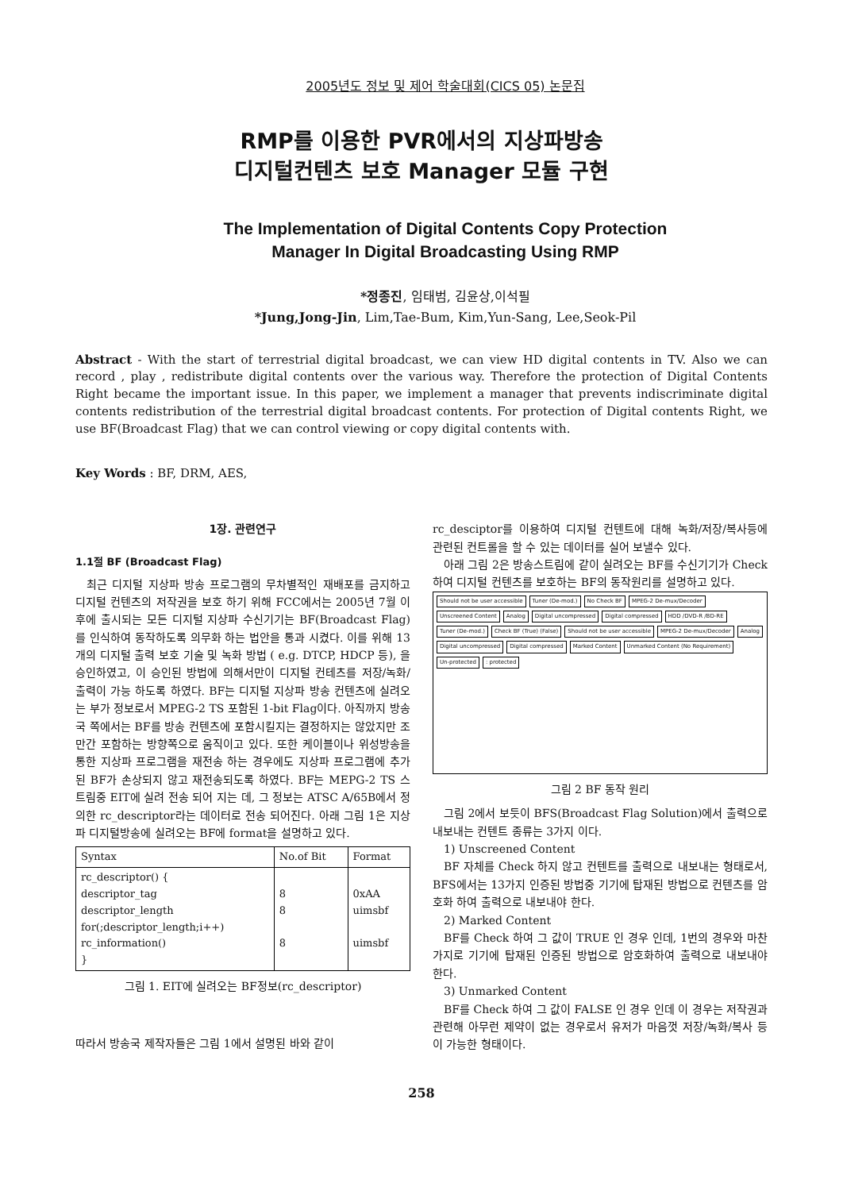2005년도 정보 및 제어 학술대회(CICS 05) 논문집
RMP를 이용한 PVR에서의 지상파방송
디지털컨텐츠 보호 Manager 모듈 구현
The Implementation of Digital Contents Copy Protection
Manager In Digital Broadcasting Using RMP
*정종진, 임태범, 김윤상,이석필
*Jung,Jong-Jin, Lim,Tae-Bum, Kim,Yun-Sang, Lee,Seok-Pil
Abstract - With the start of terrestrial digital broadcast, we can view HD digital contents in TV. Also we can record , play , redistribute digital contents over the various way. Therefore the protection of Digital Contents Right became the important issue. In this paper, we implement a manager that prevents indiscriminate digital contents redistribution of the terrestrial digital broadcast contents. For protection of Digital contents Right, we use BF(Broadcast Flag) that we can control viewing or copy digital contents with.
Key Words : BF, DRM, AES,
1장. 관련연구
1.1절 BF (Broadcast Flag)
최근 디지털 지상파 방송 프로그램의 무차별적인 재배포를 금지하고 디지털 컨텐츠의 저작권을 보호 하기 위해 FCC에서는 2005년 7월 이후에 출시되는 모든 디지털 지상파 수신기기는 BF(Broadcast Flag) 를 인식하여 동작하도록 의무화 하는 법안을 통과 시켰다. 이를 위해 13개의 디지털 출력 보호 기술 및 녹화 방법 ( e.g. DTCP, HDCP 등), 을 승인하였고, 이 승인된 방법에 의해서만이 디지털 컨테츠를 저장/녹화/출력이 가능 하도록 하였다. BF는 디지털 지상파 방송 컨텐츠에 실려오는 부가 정보로서 MPEG-2 TS 포함된 1-bit Flag이다. 아직까지 방송국 쪽에서는 BF를 방송 컨텐츠에 포함시킬지는 결정하지는 않았지만 조만간 포함하는 방향쪽으로 움직이고 있다. 또한 케이블이나 위성방송을 통한 지상파 프로그램을 재전송 하는 경우에도 지상파 프로그램에 추가된 BF가 손상되지 않고 재전송되도록 하였다. BF는 MEPG-2 TS 스트림중 EIT에 실려 전송 되어 지는 데, 그 정보는 ATSC A/65B에서 정의한 rc_descriptor라는 데이터로 전송 되어진다. 아래 그림 1은 지상파 디지털방송에 실려오는 BF에 format을 설명하고 있다.
| Syntax | No.of Bit | Format |
| --- | --- | --- |
| rc_descriptor() { descriptor_tag descriptor_length for(;descriptor_length;i++) rc_information() } | 8 8 8 | 0xAA uimsbf uimsbf |
그림 1. EIT에 실려오는 BF정보(rc_descriptor)
따라서 방송국 제작자들은 그림 1에서 설명된 바와 같이
rc_desciptor를 이용하여 디지털 컨텐트에 대해 녹화/저장/복사등에 관련된 컨트롤을 할 수 있는 데이터를 실어 보낼수 있다.
아래 그림 2은 방송스트림에 같이 실려오는 BF를 수신기기가 Check하여 디지털 컨텐츠를 보호하는 BF의 동작원리를 설명하고 있다.
Should not be user accessible Tuner (De-mod.) No Check BF MPEG-2 De-mux/Decoder Unscreened Content Analog Digital uncompressed Digital compressed HDD /DVD-R /BD-RE Tuner (De-mod.) Check BF (True) (False) Should not be user accessible MPEG-2 De-mux/Decoder Analog Digital uncompressed Digital compressed Marked Content Unmarked Content (No Requirement) Un-protected: protected
그림 2 BF 동작 원리
그림 2에서 보듯이 BFS(Broadcast Flag Solution)에서 출력으로 내보내는 컨텐트 종류는 3가지 이다.
1) Unscreened Content
BF 자체를 Check 하지 않고 컨텐트를 출력으로 내보내는 형태로서, BFS에서는 13가지 인증된 방법중 기기에 탑재된 방법으로 컨텐츠를 암호화 하여 출력으로 내보내야 한다.
2) Marked Content
BF를 Check 하여 그 값이 TRUE 인 경우 인데, 1번의 경우와 마찬가지로 기기에 탑재된 인증된 방법으로 암호화하여 출력으로 내보내야 한다.
3) Unmarked Content
BF를 Check 하여 그 값이 FALSE 인 경우 인데 이 경우는 저작권과 관련해 아무런 제약이 없는 경우로서 유저가 마음껏 저장/녹화/복사 등이 가능한 형태이다.
258